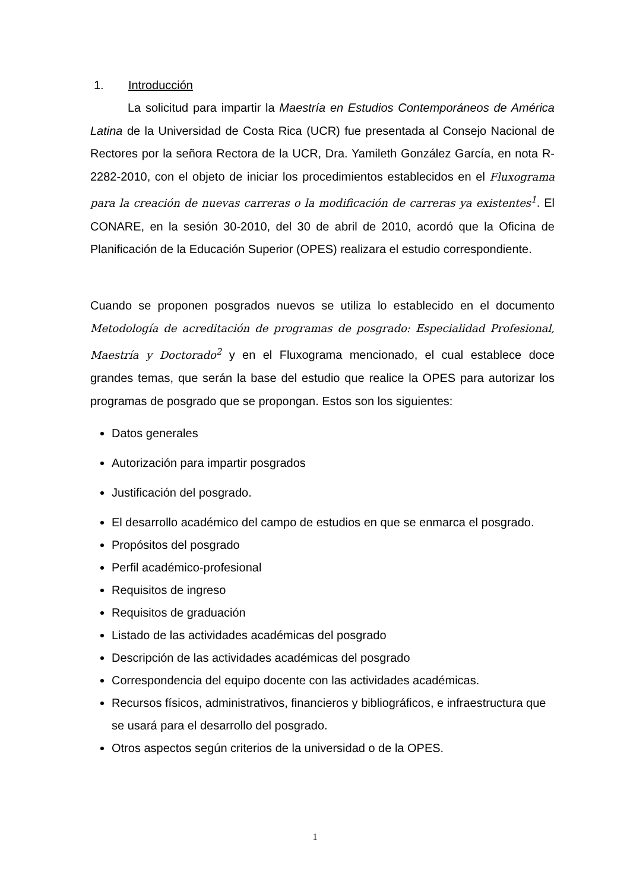1. Introducción
La solicitud para impartir la Maestría en Estudios Contemporáneos de América Latina de la Universidad de Costa Rica (UCR) fue presentada al Consejo Nacional de Rectores por la señora Rectora de la UCR, Dra. Yamileth González García, en nota R-2282-2010, con el objeto de iniciar los procedimientos establecidos en el Fluxograma para la creación de nuevas carreras o la modificación de carreras ya existentes<sup>1</sup>. El CONARE, en la sesión 30-2010, del 30 de abril de 2010, acordó que la Oficina de Planificación de la Educación Superior (OPES) realizara el estudio correspondiente.
Cuando se proponen posgrados nuevos se utiliza lo establecido en el documento Metodología de acreditación de programas de posgrado: Especialidad Profesional, Maestría y Doctorado<sup>2</sup> y en el Fluxograma mencionado, el cual establece doce grandes temas, que serán la base del estudio que realice la OPES para autorizar los programas de posgrado que se propongan. Estos son los siguientes:
Datos generales
Autorización para impartir posgrados
Justificación del posgrado.
El desarrollo académico del campo de estudios en que se enmarca el posgrado.
Propósitos del posgrado
Perfil académico-profesional
Requisitos de ingreso
Requisitos de graduación
Listado de las actividades académicas del posgrado
Descripción de las actividades académicas del posgrado
Correspondencia del equipo docente con las actividades académicas.
Recursos físicos, administrativos, financieros y bibliográficos, e infraestructura que se usará para el desarrollo del posgrado.
Otros aspectos según criterios de la universidad o de la OPES.
1